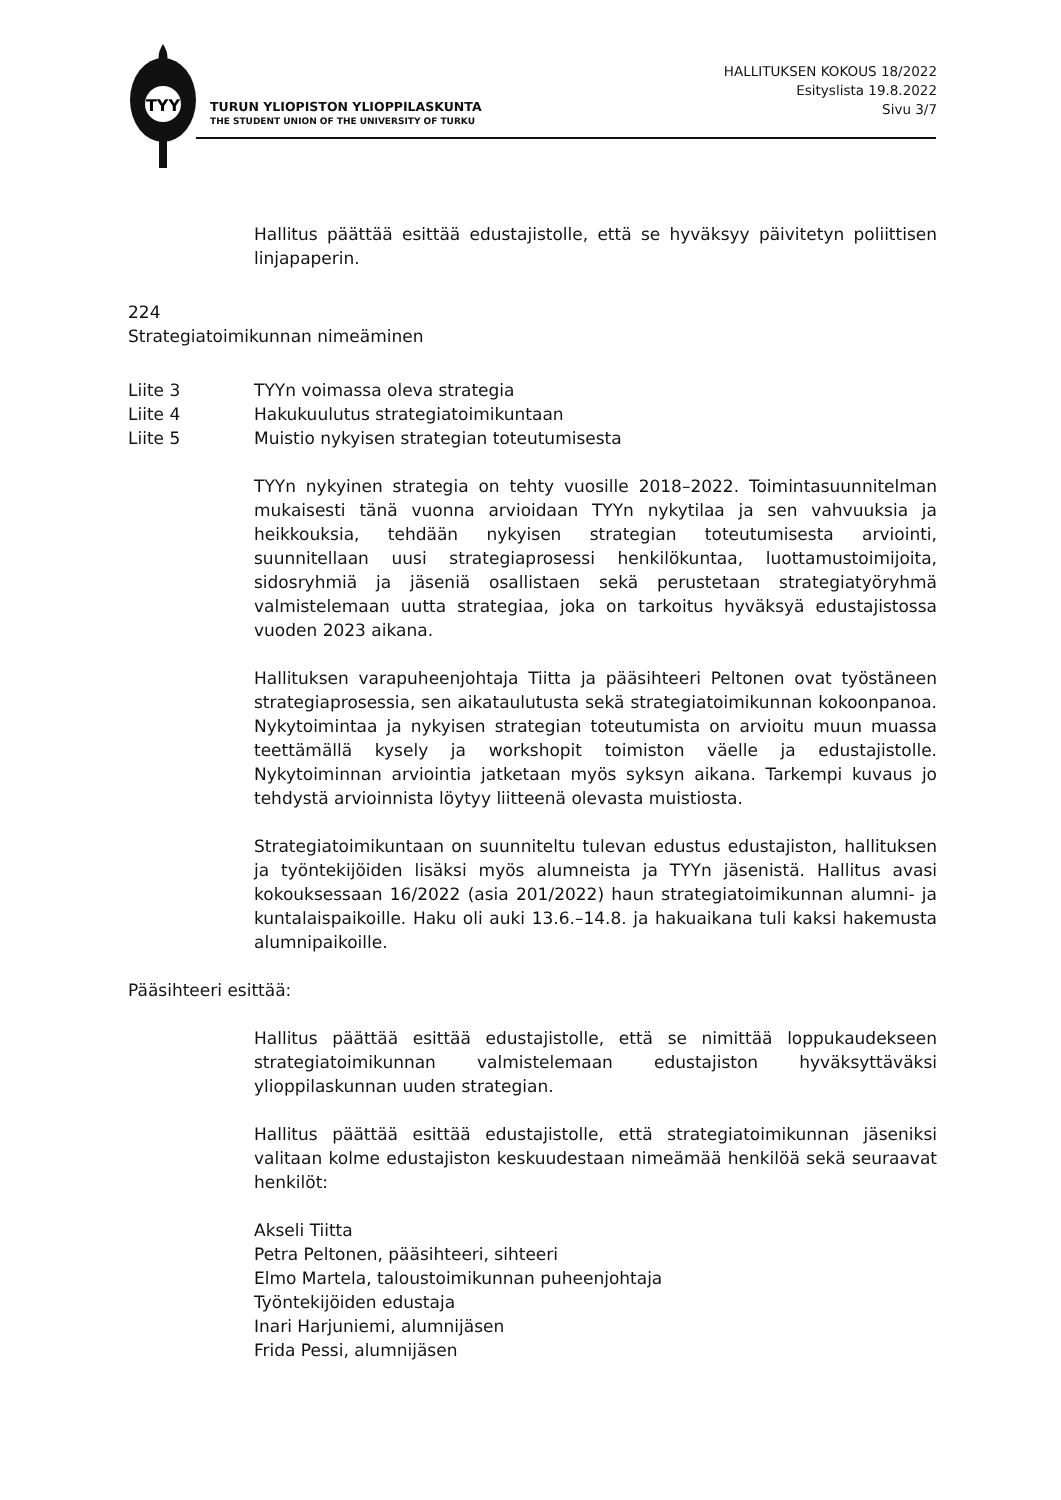TYY
TURUN YLIOPISTON YLIOPPILASKUNTA
THE STUDENT UNION OF THE UNIVERSITY OF TURKU
HALLITUKSEN KOKOUS 18/2022
Esityslista 19.8.2022
Sivu 3/7
Hallitus päättää esittää edustajistolle, että se hyväksyy päivitetyn poliittisen linjapaperin.
224
Strategiatoimikunnan nimeäminen
Liite 3 TYYn voimassa oleva strategia
Liite 4 Hakukuulutus strategiatoimikuntaan
Liite 5 Muistio nykyisen strategian toteutumisesta
TYYn nykyinen strategia on tehty vuosille 2018–2022. Toimintasuunnitelman mukaisesti tänä vuonna arvioidaan TYYn nykytilaa ja sen vahvuuksia ja heikkouksia, tehdään nykyisen strategian toteutumisesta arviointi, suunnitellaan uusi strategiaprosessi henkilökuntaa, luottamustoimijoita, sidosryhmiä ja jäseniä osallistaen sekä perustetaan strategiatyöryhmä valmistelemaan uutta strategiaa, joka on tarkoitus hyväksyä edustajistossa vuoden 2023 aikana.
Hallituksen varapuheenjohtaja Tiitta ja pääsihteeri Peltonen ovat työstäneen strategiaprosessia, sen aikataulutusta sekä strategiatoimikunnan kokoonpanoa. Nykytoimintaa ja nykyisen strategian toteutumista on arvioitu muun muassa teettämällä kysely ja workshopit toimiston väelle ja edustajistolle. Nykytoiminnan arviointia jatketaan myös syksyn aikana. Tarkempi kuvaus jo tehdystä arvioinnista löytyy liitteenä olevasta muistiosta.
Strategiatoimikuntaan on suunniteltu tulevan edustus edustajiston, hallituksen ja työntekijöiden lisäksi myös alumneista ja TYYn jäsenistä. Hallitus avasi kokouksessaan 16/2022 (asia 201/2022) haun strategiatoimikunnan alumni- ja kuntalaispaikoille. Haku oli auki 13.6.–14.8. ja hakuaikana tuli kaksi hakemusta alumnipaikoille.
Pääsihteeri esittää:
Hallitus päättää esittää edustajistolle, että se nimittää loppukaudekseen strategiatoimikunnan valmistelemaan edustajiston hyväksyttäväksi ylioppilaskunnan uuden strategian.
Hallitus päättää esittää edustajistolle, että strategiatoimikunnan jäseniksi valitaan kolme edustajiston keskuudestaan nimeämää henkilöä sekä seuraavat henkilöt:
Akseli Tiitta
Petra Peltonen, pääsihteeri, sihteeri
Elmo Martela, taloustoimikunnan puheenjohtaja
Työntekijöiden edustaja
Inari Harjuniemi, alumnijäsen
Frida Pessi, alumnijäsen